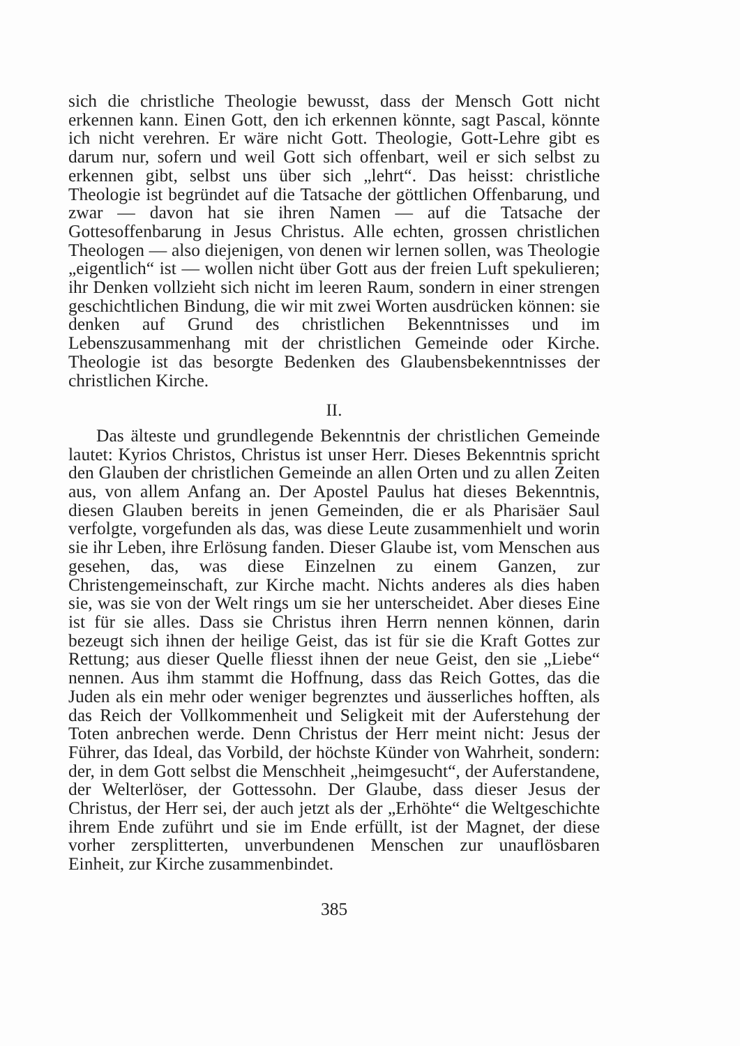sich die christliche Theologie bewusst, dass der Mensch Gott nicht erkennen kann. Einen Gott, den ich erkennen könnte, sagt Pascal, könnte ich nicht verehren. Er wäre nicht Gott. Theologie, Gott-Lehre gibt es darum nur, sofern und weil Gott sich offenbart, weil er sich selbst zu erkennen gibt, selbst uns über sich „lehrt“. Das heisst: christliche Theologie ist begründet auf die Tatsache der göttlichen Offenbarung, und zwar — davon hat sie ihren Namen — auf die Tatsache der Gottesoffenbarung in Jesus Christus. Alle echten, grossen christlichen Theologen — also diejenigen, von denen wir lernen sollen, was Theologie „eigentlich“ ist — wollen nicht über Gott aus der freien Luft spekulieren; ihr Denken vollzieht sich nicht im leeren Raum, sondern in einer strengen geschichtlichen Bindung, die wir mit zwei Worten ausdrücken können: sie denken auf Grund des christlichen Bekenntnisses und im Lebenszusammenhang mit der christlichen Gemeinde oder Kirche. Theologie ist das besorgte Bedenken des Glaubensbekenntnisses der christlichen Kirche.
II.
Das älteste und grundlegende Bekenntnis der christlichen Gemeinde lautet: Kyrios Christos, Christus ist unser Herr. Dieses Bekenntnis spricht den Glauben der christlichen Gemeinde an allen Orten und zu allen Zeiten aus, von allem Anfang an. Der Apostel Paulus hat dieses Bekenntnis, diesen Glauben bereits in jenen Gemeinden, die er als Pharisäer Saul verfolgte, vorgefunden als das, was diese Leute zusammenhielt und worin sie ihr Leben, ihre Erlösung fanden. Dieser Glaube ist, vom Menschen aus gesehen, das, was diese Einzelnen zu einem Ganzen, zur Christengemeinschaft, zur Kirche macht. Nichts anderes als dies haben sie, was sie von der Welt rings um sie her unterscheidet. Aber dieses Eine ist für sie alles. Dass sie Christus ihren Herrn nennen können, darin bezeugt sich ihnen der heilige Geist, das ist für sie die Kraft Gottes zur Rettung; aus dieser Quelle fliesst ihnen der neue Geist, den sie „Liebe“ nennen. Aus ihm stammt die Hoffnung, dass das Reich Gottes, das die Juden als ein mehr oder weniger begrenztes und äusserliches hofften, als das Reich der Vollkommenheit und Seligkeit mit der Auferstehung der Toten anbrechen werde. Denn Christus der Herr meint nicht: Jesus der Führer, das Ideal, das Vorbild, der höchste Künder von Wahrheit, sondern: der, in dem Gott selbst die Menschheit „heimgesucht“, der Auferstandene, der Welterlöser, der Gottessohn. Der Glaube, dass dieser Jesus der Christus, der Herr sei, der auch jetzt als der „Erhöhte“ die Weltgeschichte ihrem Ende zuführt und sie im Ende erfüllt, ist der Magnet, der diese vorher zersplitterten, unverbundenen Menschen zur unauflösbaren Einheit, zur Kirche zusammenbindet.
385